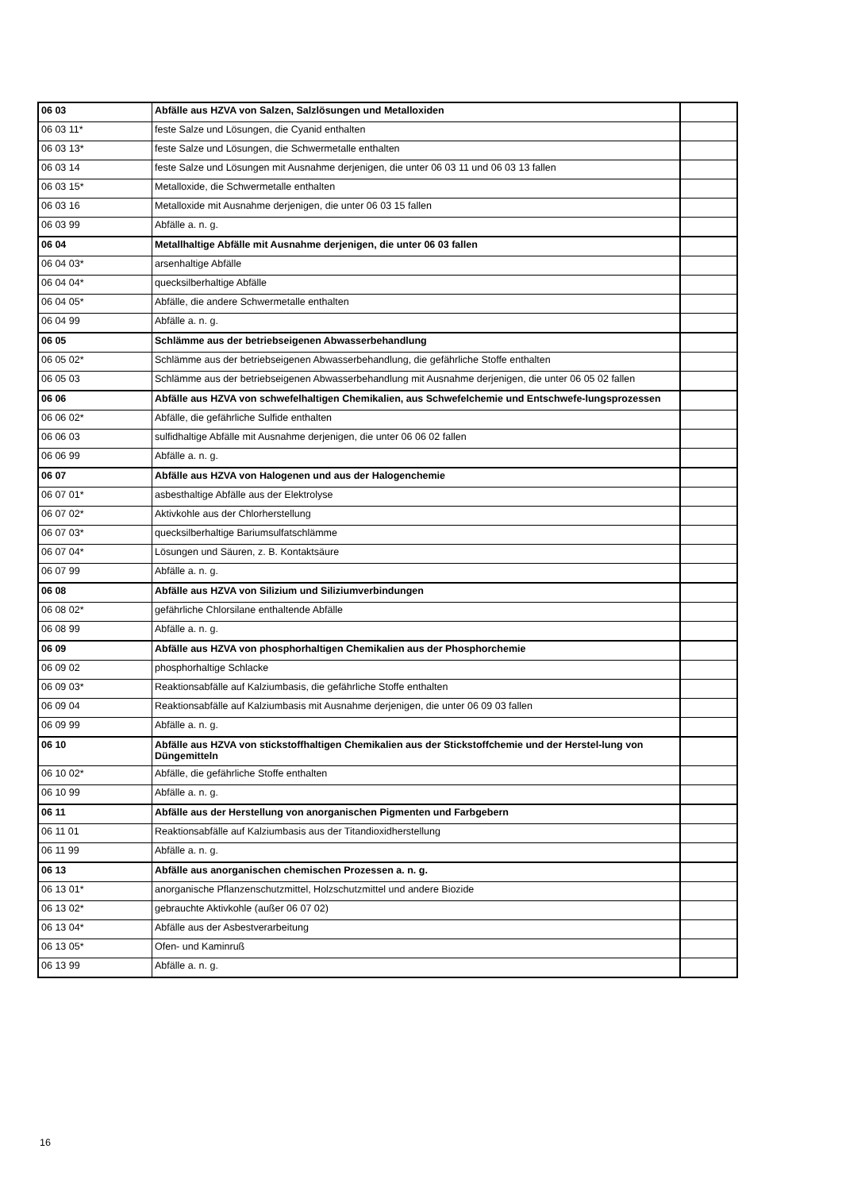| 06 03 | Abfälle aus HZVA von Salzen, Salzlösungen und Metalloxiden | |
| 06 03 11* | feste Salze und Lösungen, die Cyanid enthalten | |
| 06 03 13* | feste Salze und Lösungen, die Schwermetalle enthalten | |
| 06 03 14 | feste Salze und Lösungen mit Ausnahme derjenigen, die unter 06 03 11 und 06 03 13 fallen | |
| 06 03 15* | Metalloxide, die Schwermetalle enthalten | |
| 06 03 16 | Metalloxide mit Ausnahme derjenigen, die unter 06 03 15 fallen | |
| 06 03 99 | Abfälle a. n. g. | |
| 06 04 | Metallhaltige Abfälle mit Ausnahme derjenigen, die unter 06 03 fallen | |
| 06 04 03* | arsenhaltige Abfälle | |
| 06 04 04* | quecksilberhaltige Abfälle | |
| 06 04 05* | Abfälle, die andere Schwermetalle enthalten | |
| 06 04 99 | Abfälle a. n. g. | |
| 06 05 | Schlämme aus der betriebseigenen Abwasserbehandlung | |
| 06 05 02* | Schlämme aus der betriebseigenen Abwasserbehandlung, die gefährliche Stoffe enthalten | |
| 06 05 03 | Schlämme aus der betriebseigenen Abwasserbehandlung mit Ausnahme derjenigen, die unter 06 05 02 fallen | |
| 06 06 | Abfälle aus HZVA von schwefelhaltigen Chemikalien, aus Schwefelchemie und Entschwefe-lungsprozessen | |
| 06 06 02* | Abfälle, die gefährliche Sulfide enthalten | |
| 06 06 03 | sulfidhaltige Abfälle mit Ausnahme derjenigen, die unter 06 06 02 fallen | |
| 06 06 99 | Abfälle a. n. g. | |
| 06 07 | Abfälle aus HZVA von Halogenen und aus der Halogenchemie | |
| 06 07 01* | asbesthaltige Abfälle aus der Elektrolyse | |
| 06 07 02* | Aktivkohle aus der Chlorherstellung | |
| 06 07 03* | quecksilberhaltige Bariumsulfatschlämme | |
| 06 07 04* | Lösungen und Säuren, z. B. Kontaktsäure | |
| 06 07 99 | Abfälle a. n. g. | |
| 06 08 | Abfälle aus HZVA von Silizium und Siliziumverbindungen | |
| 06 08 02* | gefährliche Chlorsilane enthaltende Abfälle | |
| 06 08 99 | Abfälle a. n. g. | |
| 06 09 | Abfälle aus HZVA von phosphorhaltigen Chemikalien aus der Phosphorchemie | |
| 06 09 02 | phosphorhaltige Schlacke | |
| 06 09 03* | Reaktionsabfälle auf Kalziumbasis, die gefährliche Stoffe enthalten | |
| 06 09 04 | Reaktionsabfälle auf Kalziumbasis mit Ausnahme derjenigen, die unter 06 09 03 fallen | |
| 06 09 99 | Abfälle a. n. g. | |
| 06 10 | Abfälle aus HZVA von stickstoffhaltigen Chemikalien aus der Stickstoffchemie und der Herstel-lung von Düngemitteln | |
| 06 10 02* | Abfälle, die gefährliche Stoffe enthalten | |
| 06 10 99 | Abfälle a. n. g. | |
| 06 11 | Abfälle aus der Herstellung von anorganischen Pigmenten und Farbgebern | |
| 06 11 01 | Reaktionsabfälle auf Kalziumbasis aus der Titandioxidherstellung | |
| 06 11 99 | Abfälle a. n. g. | |
| 06 13 | Abfälle aus anorganischen chemischen Prozessen a. n. g. | |
| 06 13 01* | anorganische Pflanzenschutzmittel, Holzschutzmittel und andere Biozide | |
| 06 13 02* | gebrauchte Aktivkohle (außer 06 07 02) | |
| 06 13 04* | Abfälle aus der Asbestverarbeitung | |
| 06 13 05* | Ofen- und Kaminruß | |
| 06 13 99 | Abfälle a. n. g. | |
16